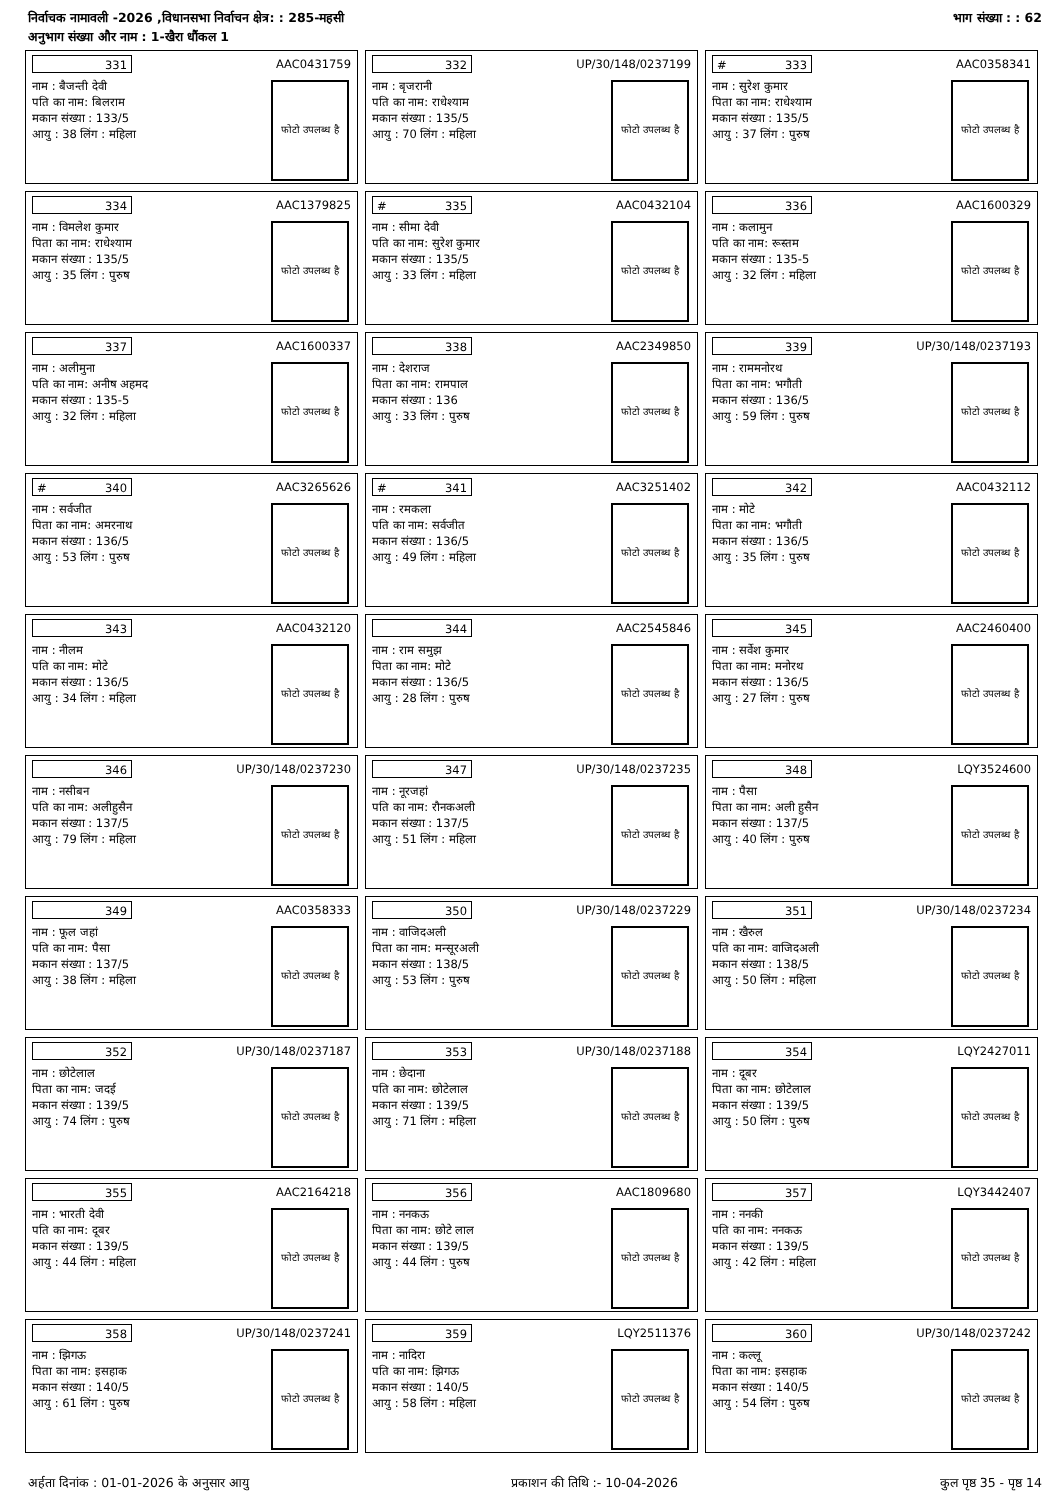निर्वाचक नामावली -2026 ,विधानसभा निर्वाचन क्षेत्र: : 285-महसी भाग संख्या : : 62
अनुभाग संख्या और नाम : 1-खैरा धौंकल 1
331
AAC0431759
नाम : बैजन्ती देवी
पति का नाम: बिलराम
मकान संख्या : 133/5
आयु : 38 लिंग : महिला
फोटो उपलब्ध है
332
UP/30/148/0237199
नाम : बृजरानी
पति का नाम: राधेश्याम
मकान संख्या : 135/5
आयु : 70 लिंग : महिला
फोटो उपलब्ध है
# 333
AAC0358341
नाम : सुरेश कुमार
पिता का नाम: राधेश्याम
मकान संख्या : 135/5
आयु : 37 लिंग : पुरुष
फोटो उपलब्ध है
334
AAC1379825
नाम : विमलेश कुमार
पिता का नाम: राधेश्याम
मकान संख्या : 135/5
आयु : 35 लिंग : पुरुष
फोटो उपलब्ध है
# 335
AAC0432104
नाम : सीमा देवी
पति का नाम: सुरेश कुमार
मकान संख्या : 135/5
आयु : 33 लिंग : महिला
फोटो उपलब्ध है
336
AAC1600329
नाम : कलामुन
पति का नाम: रूस्तम
मकान संख्या : 135-5
आयु : 32 लिंग : महिला
फोटो उपलब्ध है
337
AAC1600337
नाम : अलीमुना
पति का नाम: अनीष अहमद
मकान संख्या : 135-5
आयु : 32 लिंग : महिला
फोटो उपलब्ध है
338
AAC2349850
नाम : देशराज
पिता का नाम: रामपाल
मकान संख्या : 136
आयु : 33 लिंग : पुरुष
फोटो उपलब्ध है
339
UP/30/148/0237193
नाम : राममनोरथ
पिता का नाम: भगौती
मकान संख्या : 136/5
आयु : 59 लिंग : पुरुष
फोटो उपलब्ध है
# 340
AAC3265626
नाम : सर्वजीत
पिता का नाम: अमरनाथ
मकान संख्या : 136/5
आयु : 53 लिंग : पुरुष
फोटो उपलब्ध है
# 341
AAC3251402
नाम : रमकला
पति का नाम: सर्वजीत
मकान संख्या : 136/5
आयु : 49 लिंग : महिला
फोटो उपलब्ध है
342
AAC0432112
नाम : मोटे
पिता का नाम: भगौती
मकान संख्या : 136/5
आयु : 35 लिंग : पुरुष
फोटो उपलब्ध है
343
AAC0432120
नाम : नीलम
पति का नाम: मोटे
मकान संख्या : 136/5
आयु : 34 लिंग : महिला
फोटो उपलब्ध है
344
AAC2545846
नाम : राम समुझ
पिता का नाम: मोटे
मकान संख्या : 136/5
आयु : 28 लिंग : पुरुष
फोटो उपलब्ध है
345
AAC2460400
नाम : सर्वेश कुमार
पिता का नाम: मनोरथ
मकान संख्या : 136/5
आयु : 27 लिंग : पुरुष
फोटो उपलब्ध है
346
UP/30/148/0237230
नाम : नसीबन
पति का नाम: अलीहुसैन
मकान संख्या : 137/5
आयु : 79 लिंग : महिला
फोटो उपलब्ध है
347
UP/30/148/0237235
नाम : नूरजहां
पति का नाम: रौनकअली
मकान संख्या : 137/5
आयु : 51 लिंग : महिला
फोटो उपलब्ध है
348
LQY3524600
नाम : पैसा
पिता का नाम: अली हुसैन
मकान संख्या : 137/5
आयु : 40 लिंग : पुरुष
फोटो उपलब्ध है
349
AAC0358333
नाम : फूल जहां
पति का नाम: पैसा
मकान संख्या : 137/5
आयु : 38 लिंग : महिला
फोटो उपलब्ध है
350
UP/30/148/0237229
नाम : वाजिदअली
पिता का नाम: मन्सूरअली
मकान संख्या : 138/5
आयु : 53 लिंग : पुरुष
फोटो उपलब्ध है
351
UP/30/148/0237234
नाम : खैरुल
पति का नाम: वाजिदअली
मकान संख्या : 138/5
आयु : 50 लिंग : महिला
फोटो उपलब्ध है
352
UP/30/148/0237187
नाम : छोटेलाल
पिता का नाम: जदई
मकान संख्या : 139/5
आयु : 74 लिंग : पुरुष
फोटो उपलब्ध है
353
UP/30/148/0237188
नाम : छेदाना
पति का नाम: छोटेलाल
मकान संख्या : 139/5
आयु : 71 लिंग : महिला
फोटो उपलब्ध है
354
LQY2427011
नाम : दूबर
पिता का नाम: छोटेलाल
मकान संख्या : 139/5
आयु : 50 लिंग : पुरुष
फोटो उपलब्ध है
355
AAC2164218
नाम : भारती देवी
पति का नाम: दूबर
मकान संख्या : 139/5
आयु : 44 लिंग : महिला
फोटो उपलब्ध है
356
AAC1809680
नाम : ननकऊ
पिता का नाम: छोटे लाल
मकान संख्या : 139/5
आयु : 44 लिंग : पुरुष
फोटो उपलब्ध है
357
LQY3442407
नाम : ननकी
पति का नाम: ननकऊ
मकान संख्या : 139/5
आयु : 42 लिंग : महिला
फोटो उपलब्ध है
358
UP/30/148/0237241
नाम : झिगऊ
पिता का नाम: इसहाक
मकान संख्या : 140/5
आयु : 61 लिंग : पुरुष
फोटो उपलब्ध है
359
LQY2511376
नाम : नादिरा
पति का नाम: झिगऊ
मकान संख्या : 140/5
आयु : 58 लिंग : महिला
फोटो उपलब्ध है
360
UP/30/148/0237242
नाम : कल्लू
पिता का नाम: इसहाक
मकान संख्या : 140/5
आयु : 54 लिंग : पुरुष
फोटो उपलब्ध है
अर्हता दिनांक : 01-01-2026 के अनुसार आयु प्रकाशन की तिथि :- 10-04-2026 कुल पृष्ठ 35 - पृष्ठ 14